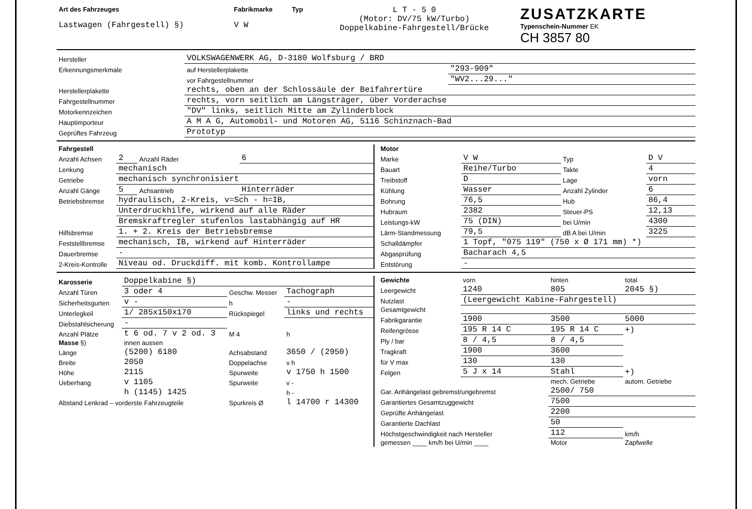| Art des Fahrzeuges Lastwagen (Fahrgestell) §) | Fabrikmarke V W | Typ | L T - 5 0 (Motor: DV/75 kW/Turbo) Doppelkabine-Fahrgestell/Brücke | ZUSATZKARTE Typenschein-Nummer EK CH 3857 80 |
| Hersteller | VOLKSWAGENWERK AG, D-3180 Wolfsburg / BRD | |
| Erkennungsmerkmale | auf Herstellerplakette | "293-909" |
| | vor Fahrgestellnummer | "WV2...29..." |
| Herstellerplakette | rechts, oben an der Schlossäule der Beifahrertüre | |
| Fahrgestellnummer | rechts, vorn seitlich am Längsträger, über Vorderachse | |
| Motorkennzeichen | "DV" links, seitlich Mitte am Zylinderblock | |
| Hauptimporteur | A M A G, Automobil- und Motoren AG, 5116 Schinznach-Bad | |
| Geprüftes Fahrzeug | Prototyp | |
| Fahrgestell | | | |
| Anzahl Achsen | 2 | Anzahl Räder | 6 |
| Lenkung | mechanisch | | |
| Getriebe | mechanisch synchronisiert | | |
| Anzahl Gänge | 5 | Achsantrieb | Hinterräder |
| Betriebsbremse | hydraulisch, 2-Kreis, v=Sch - h=IB, | | |
| | Unterdruckhilfe, wirkend auf alle Räder | | |
| | Bremskraftregler stufenlos lastabhängig auf HR | | |
| Hilfsbremse | 1. + 2. Kreis der Betriebsbremse | | |
| Feststellbremse | mechanisch, IB, wirkend auf Hinterräder | | |
| Dauerbremse | - | | |
| 2-Kreis-Kontrolle | Niveau od. Druckdiff. mit komb. Kontrollampe | | |
| Motor | | | |
| Marke | V W | Typ | D V |
| Bauart | Reihe/Turbo | Takte | 4 |
| Treibstoff | D | Lage | vorn |
| Kühlung | Wasser | Anzahl Zylinder | 6 |
| Bohrung | 76,5 | Hub | 86,4 |
| Hubraum | 2382 | Steuer-PS | 12,13 |
| Leistungs-kW | 75 (DIN) | bei U/min | 4300 |
| Lärm-Standmessung | 79,5 | dB A bei U/min | 3225 |
| Schalldämpfer | 1 Topf, "075 119" (750 x Ø 171 mm) *) | | |
| Abgasprüfung | Bacharach 4,5 | | |
| Entstörung | - | | |
| Karosserie | Doppelkabine §) | | |
| Anzahl Türen | 3 oder 4 | Geschw. Messer | Tachograph |
| Sicherheitsgurten | v - | h | - |
| Unterlegkeil | 1/ 285x150x170 | Rückspiegel | links und rechts |
| Diebstahlsicherung | - | | |
| Anzahl Plätze | t 6 od. 7 v 2 od. 3 | M 4 | h |
| Masse §) | innen aussen | | |
| Länge | (5200) 6180 | Achsabstand | 3650 / (2950) |
| Breite | 2050 | Doppelachse | v h |
| Höhe | 2115 | Spurweite | v 1750 h 1500 |
| Ueberhang | v 1105 | Spurweite | v - |
| | h (1145) 1425 | | h - |
| Abstand Lenkrad – vorderste Fahrzeugteile | | Spurkreis Ø | l 14700 r 14300 |
| Gewichte | vorn | hinten | total |
| Leergewicht | 1240 | 805 | 2045 §) |
| Nutzlast | (Leergewicht Kabine-Fahrgestell) | | |
| Gesamtgewicht | | | |
| Fabrikgarantie | 1900 | 3500 | 5000 |
| Reifengrösse | 195 R 14 C | 195 R 14 C | +) |
| Ply / bar | 8 / 4,5 | 8 / 4,5 | |
| Tragkraft | 1900 | 3600 | |
| für V max | 130 | 130 | |
| Felgen | 5 J x 14 | Stahl | +) |
| | | mech. Getriebe | autom. Getriebe |
| Gar. Anhängelast gebremst/ungebremst | | 2500/ 750 | |
| Garantiertes Gesamtzuggewicht | | 7500 | |
| Geprüfte Anhängelast | | 2200 | |
| Garantierte Dachlast | | 50 | |
| Höchstgeschwindigkeit nach Hersteller | | 112 | km/h |
| gemessen ____ km/h bei U/min ____ | | Motor | Zapfwelle |